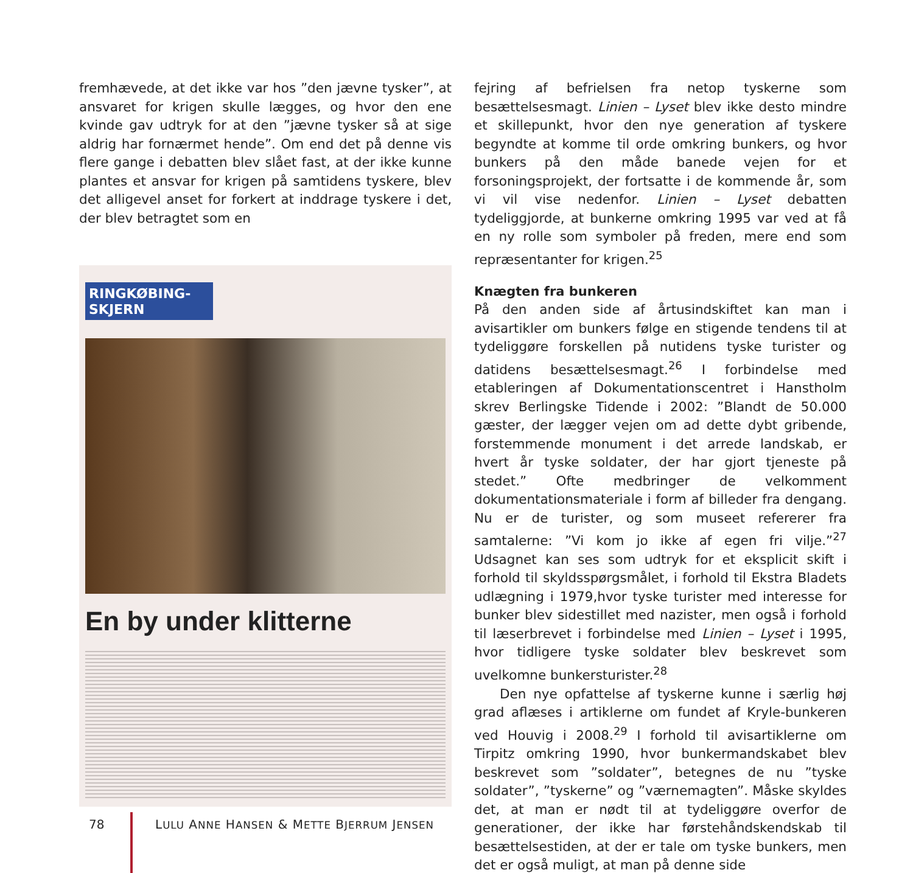fremhævede, at det ikke var hos ”den jævne tysker”, at ansvaret for krigen skulle lægges, og hvor den ene kvinde gav udtryk for at den ”jævne tysker så at sige aldrig har fornærmet hende”. Om end det på denne vis flere gange i debatten blev slået fast, at der ikke kunne plantes et ansvar for krigen på samtidens tyskere, blev det alligevel anset for forkert at inddrage tyskere i det, der blev betragtet som en
RINGKØBING-
SKJERN
En by under klitterne
fejring af befrielsen fra netop tyskerne som besættelsesmagt. Linien – Lyset blev ikke desto mindre et skillepunkt, hvor den nye generation af tyskere begyndte at komme til orde omkring bunkers, og hvor bunkers på den måde banede vejen for et forsoningsprojekt, der fortsatte i de kommende år, som vi vil vise nedenfor. Linien – Lyset debatten tydeliggjorde, at bunkerne omkring 1995 var ved at få en ny rolle som symboler på freden, mere end som repræsentanter for krigen.<sup>25</sup>
Knægten fra bunkeren
På den anden side af årtusindskiftet kan man i avisartikler om bunkers følge en stigende tendens til at tydeliggøre forskellen på nutidens tyske turister og datidens besættelsesmagt.<sup>26</sup> I forbindelse med etableringen af Dokumentationscentret i Hanstholm skrev Berlingske Tidende i 2002: ”Blandt de 50.000 gæster, der lægger vejen om ad dette dybt gribende, forstemmende monument i det arrede landskab, er hvert år tyske soldater, der har gjort tjeneste på stedet.” Ofte medbringer de velkomment dokumentationsmateriale i form af billeder fra dengang. Nu er de turister, og som museet refererer fra samtalerne: ”Vi kom jo ikke af egen fri vilje.”<sup>27</sup> Udsagnet kan ses som udtryk for et eksplicit skift i forhold til skyldsspørgsmålet, i forhold til Ekstra Bladets udlægning i 1979,hvor tyske turister med interesse for bunker blev sidestillet med nazister, men også i forhold til læserbrevet i forbindelse med Linien – Lyset i 1995, hvor tidligere tyske soldater blev beskrevet som uvelkomne bunkersturister.<sup>28</sup>
Den nye opfattelse af tyskerne kunne i særlig høj grad aflæses i artiklerne om fundet af Kryle-bunkeren ved Houvig i 2008.<sup>29</sup> I forhold til avisartiklerne om Tirpitz omkring 1990, hvor bunkermandskabet blev beskrevet som ”soldater”, betegnes de nu ”tyske soldater”, ”tyskerne” og ”værnemagten”. Måske skyldes det, at man er nødt til at tydeliggøre overfor de generationer, der ikke har førstehåndskendskab til besættelsestiden, at der er tale om tyske bunkers, men det er også muligt, at man på denne side
78
LULU ANNE HANSEN & METTE BJERRUM JENSEN